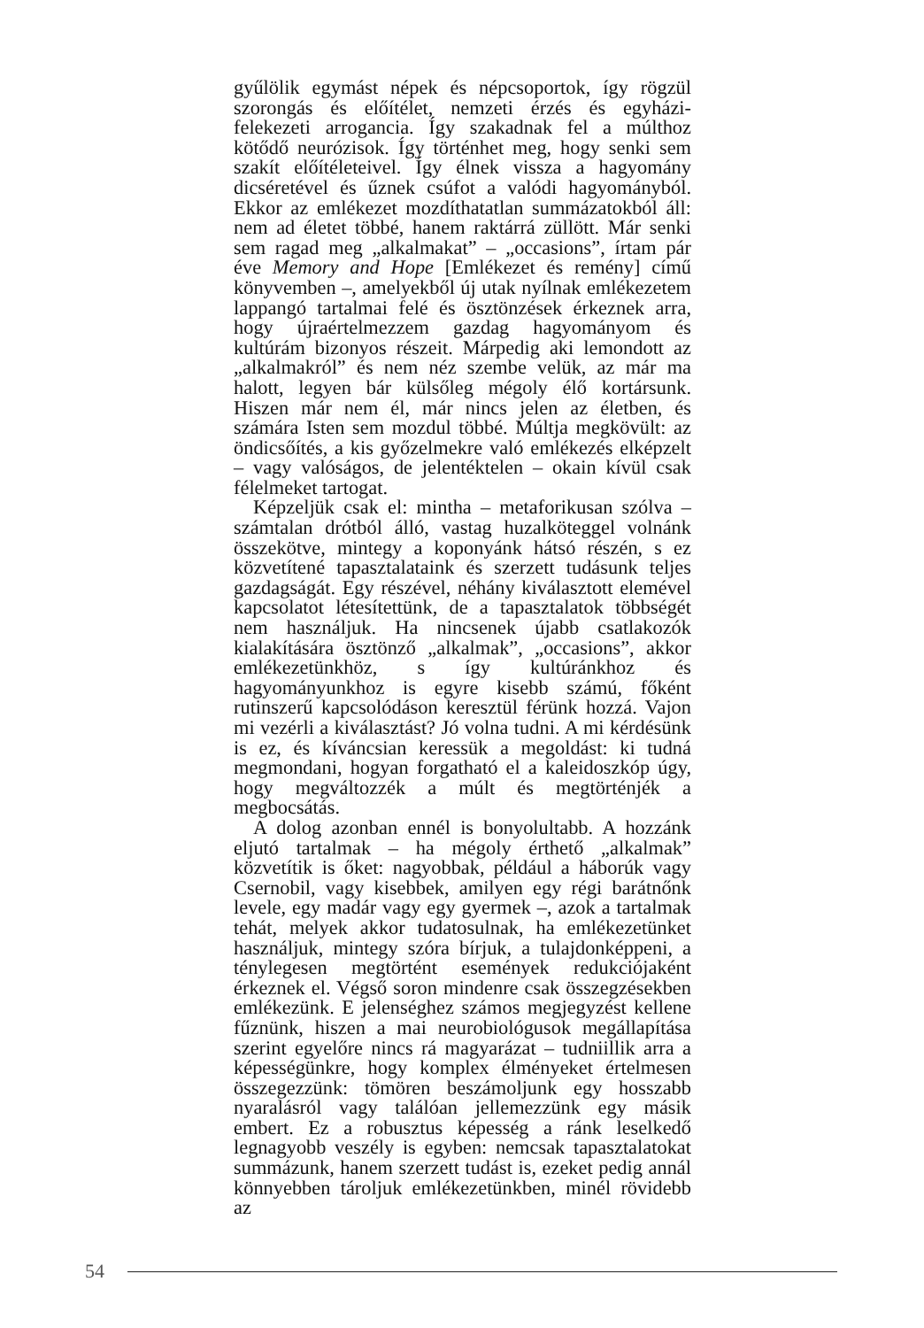gyűlölik egymást népek és népcsoportok, így rögzül szorongás és előítélet, nemzeti érzés és egyházi-felekezeti arrogancia. Így szakadnak fel a múlthoz kötődő neurózisok. Így történhet meg, hogy senki sem szakít előítéleteivel. Így élnek vissza a hagyomány dicséretével és űznek csúfot a valódi hagyományból. Ekkor az emlékezet mozdíthatatlan summázatokból áll: nem ad életet többé, hanem raktárrá züllött. Már senki sem ragad meg „alkalmakat” – „occasions”, írtam pár éve Memory and Hope [Emlékezet és remény] című könyvemben –, amelyekből új utak nyílnak emlékezetem lappangó tartalmai felé és ösztönzések érkeznek arra, hogy újraértelmezzem gazdag hagyományom és kultúrám bizonyos részeit. Márpedig aki lemondott az „alkalmakról” és nem néz szembe velük, az már ma halott, legyen bár külsőleg mégoly élő kortársunk. Hiszen már nem él, már nincs jelen az életben, és számára Isten sem mozdul többé. Múltja megkövült: az öndicsőítés, a kis győzelmekre való emlékezés elképzelt – vagy valóságos, de jelentéktelen – okain kívül csak félelmeket tartogat.
Képzeljük csak el: mintha – metaforikusan szólva – számtalan drótból álló, vastag huzalköteggel volnánk összekötve, mintegy a koponyánk hátsó részén, s ez közvetítené tapasztalataink és szerzett tudásunk teljes gazdagságát. Egy részével, néhány kiválasztott elemével kapcsolatot létesítettünk, de a tapasztalatok többségét nem használjuk. Ha nincsenek újabb csatlakozók kialakítására ösztönző „alkalmak”, „occasions”, akkor emlékezetünkhöz, s így kultúránkhoz és hagyományunkhoz is egyre kisebb számú, főként rutinszerű kapcsolódáson keresztül férünk hozzá. Vajon mi vezérli a kiválasztást? Jó volna tudni. A mi kérdésünk is ez, és kíváncsian keressük a megoldást: ki tudná megmondani, hogyan forgatható el a kaleidoszkóp úgy, hogy megváltozzék a múlt és megtörténjék a megbocsátás.
A dolog azonban ennél is bonyolultabb. A hozzánk eljutó tartalmak – ha mégoly érthető „alkalmak” közvetítik is őket: nagyobbak, például a háborúk vagy Csernobil, vagy kisebbek, amilyen egy régi barátnőnk levele, egy madár vagy egy gyermek –, azok a tartalmak tehát, melyek akkor tudatosulnak, ha emlékezetünket használjuk, mintegy szóra bírjuk, a tulajdonképpeni, a ténylegesen megtörtént események redukciójaként érkeznek el. Végső soron mindenre csak összegzésekben emlékezünk. E jelenséghez számos megjegyzést kellene fűznünk, hiszen a mai neurobiológusok megállapítása szerint egyelőre nincs rá magyarázat – tudniillik arra a képességünkre, hogy komplex élményeket értelmesen összegezzünk: tömören beszámoljunk egy hosszabb nyaralásról vagy találóan jellemezzünk egy másik embert. Ez a robusztus képesség a ránk leselkedő legnagyobb veszély is egyben: nemcsak tapasztalatokat summázunk, hanem szerzett tudást is, ezeket pedig annál könnyebben tároljuk emlékezetünkben, minél rövidebb az
54